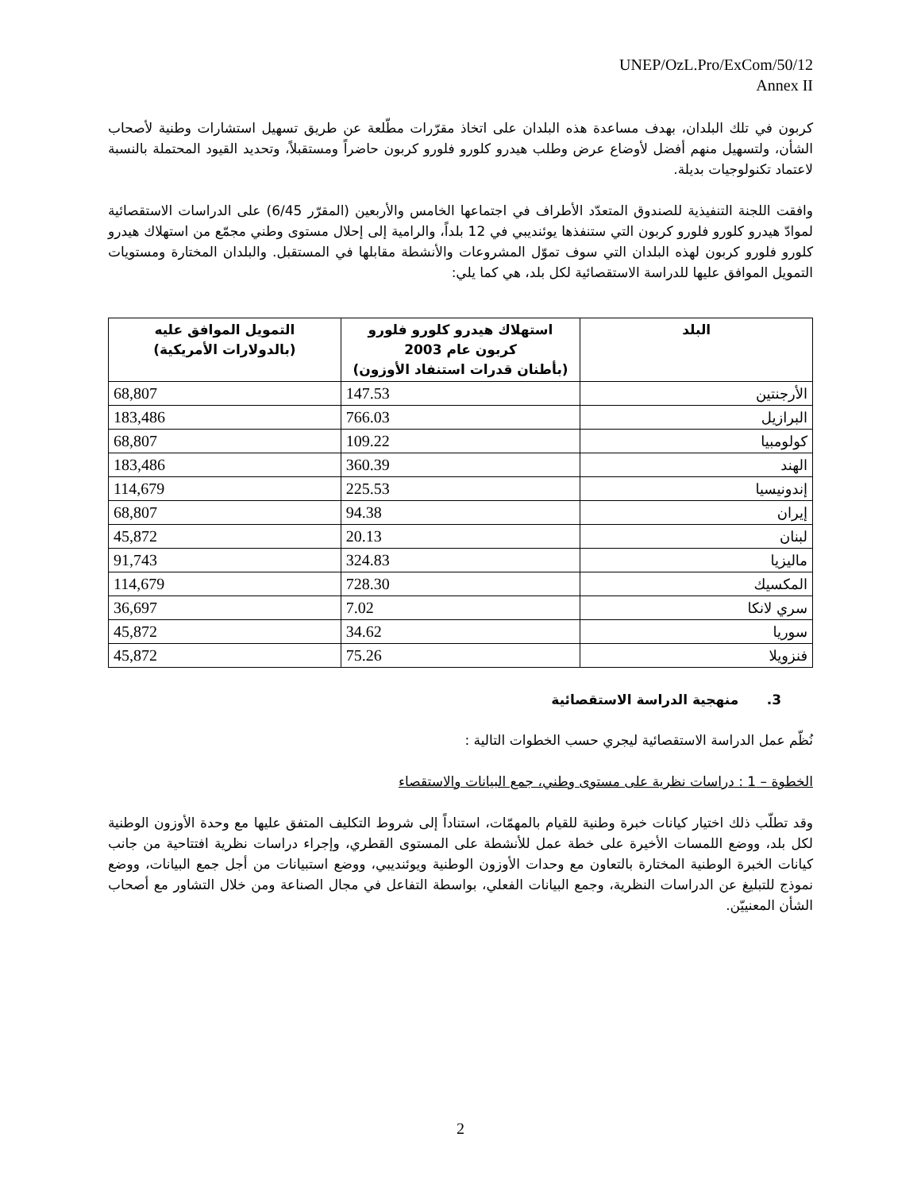UNEP/OzL.Pro/ExCom/50/12
Annex II
كربون في تلك البلدان، بهدف مساعدة هذه البلدان على اتخاذ مقرّرات مطّلعة عن طريق تسهيل استشارات وطنية لأصحاب الشأن، ولتسهيل منهم أفضل لأوضاع عرض وطلب هيدرو كلورو فلورو كربون حاضراً ومستقبلاً، وتحديد القيود المحتملة بالنسبة لاعتماد تكنولوجيات بديلة.
وافقت اللجنة التنفيذية للصندوق المتعدّد الأطراف في اجتماعها الخامس والأربعين (المقرّر 6/45) على الدراسات الاستقصائية لموادّ هيدرو كلورو فلورو كربون التي ستنفذها يوئنديبي في 12 بلداً، والرامية إلى إحلال مستوى وطني مجمّع من استهلاك هيدرو كلورو فلورو كربون لهذه البلدان التي سوف تموّل المشروعات والأنشطة مقابلها في المستقبل. والبلدان المختارة ومستويات التمويل الموافق عليها للدراسة الاستقصائية لكل بلد، هي كما يلي:
| البلد | استهلاك هيدرو كلورو فلورو كربون عام 2003 (بأطنان قدرات استنفاد الأوزون) | التمويل الموافق عليه (بالدولارات الأمريكية) |
| --- | --- | --- |
| الأرجنتين | 147.53 | 68,807 |
| البرازيل | 766.03 | 183,486 |
| كولومبيا | 109.22 | 68,807 |
| الهند | 360.39 | 183,486 |
| إندونيسيا | 225.53 | 114,679 |
| إيران | 94.38 | 68,807 |
| لبنان | 20.13 | 45,872 |
| ماليزيا | 324.83 | 91,743 |
| المكسيك | 728.30 | 114,679 |
| سري لانكا | 7.02 | 36,697 |
| سوريا | 34.62 | 45,872 |
| فنزويلا | 75.26 | 45,872 |
3. منهجية الدراسة الاستقصائية
نُظّم عمل الدراسة الاستقصائية ليجري حسب الخطوات التالية :
الخطوة – 1 : دراسات نظرية على مستوى وطني، جمع البيانات والاستقصاء
وقد تطلّب ذلك اختيار كيانات خبرة وطنية للقيام بالمهمّات، استناداً إلى شروط التكليف المتفق عليها مع وحدة الأوزون الوطنية لكل بلد، ووضع اللمسات الأخيرة على خطة عمل للأنشطة على المستوى القطري، وإجراء دراسات نظرية افتتاحية من جانب كيانات الخبرة الوطنية المختارة بالتعاون مع وحدات الأوزون الوطنية ويوئنديبي، ووضع استبيانات من أجل جمع البيانات، ووضع نموذج للتبليغ عن الدراسات النظرية، وجمع البيانات الفعلي، بواسطة التفاعل في مجال الصناعة ومن خلال التشاور مع أصحاب الشأن المعنييّن.
2